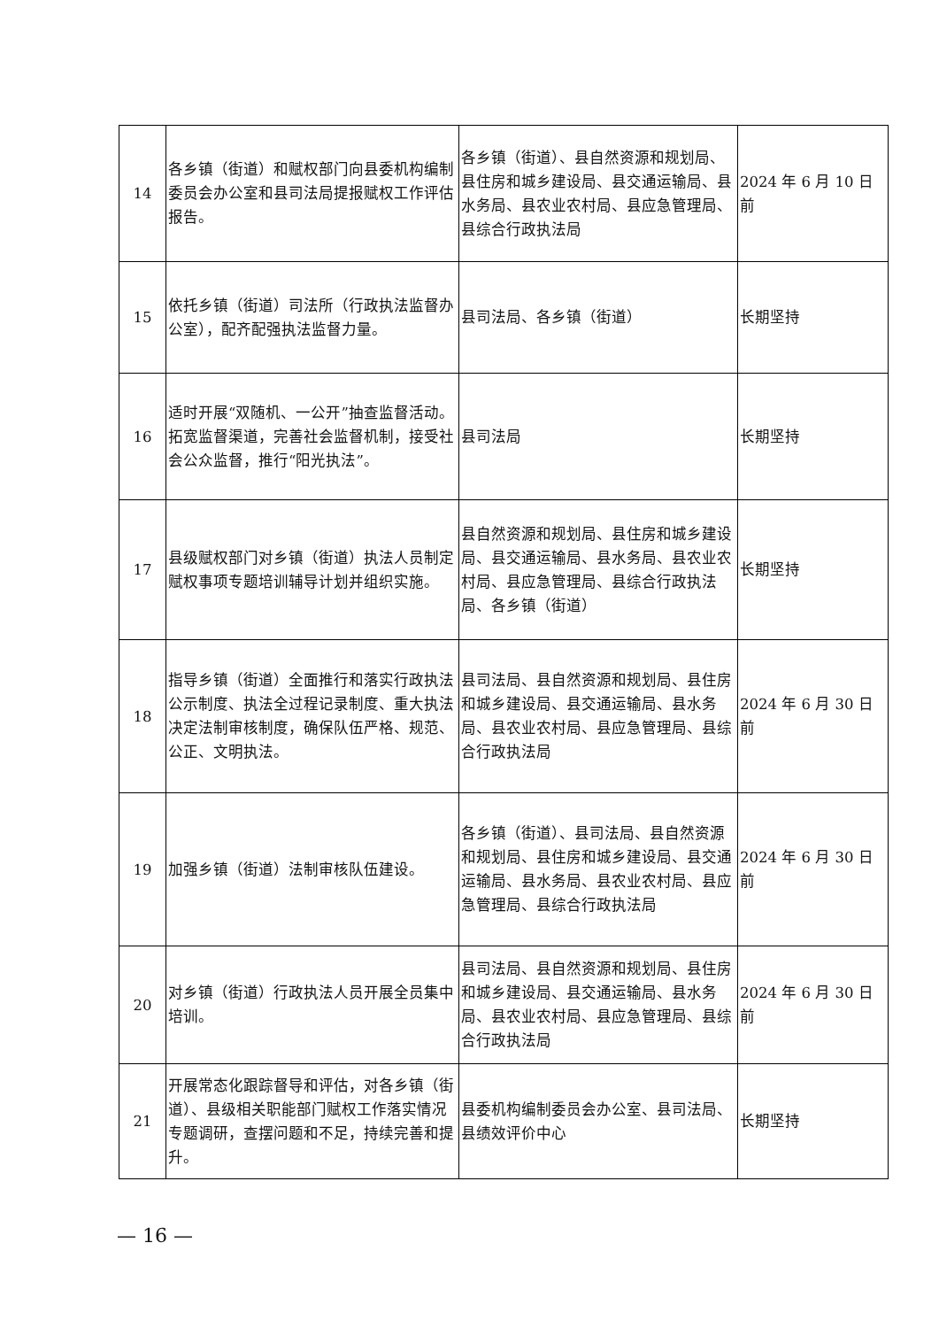| 14 | 各乡镇（街道）和赋权部门向县委机构编制委员会办公室和县司法局提报赋权工作评估报告。 | 各乡镇（街道）、县自然资源和规划局、县住房和城乡建设局、县交通运输局、县水务局、县农业农村局、县应急管理局、县综合行政执法局 | 2024 年 6 月 10 日前 |
| 15 | 依托乡镇（街道）司法所（行政执法监督办公室），配齐配强执法监督力量。 | 县司法局、各乡镇（街道） | 长期坚持 |
| 16 | 适时开展“双随机、一公开”抽查监督活动。拓宽监督渠道，完善社会监督机制，接受社会公众监督，推行“阳光执法”。 | 县司法局 | 长期坚持 |
| 17 | 县级赋权部门对乡镇（街道）执法人员制定赋权事项专题培训辅导计划并组织实施。 | 县自然资源和规划局、县住房和城乡建设局、县交通运输局、县水务局、县农业农村局、县应急管理局、县综合行政执法局、各乡镇（街道） | 长期坚持 |
| 18 | 指导乡镇（街道）全面推行和落实行政执法公示制度、执法全过程记录制度、重大执法决定法制审核制度，确保队伍严格、规范、公正、文明执法。 | 县司法局、县自然资源和规划局、县住房和城乡建设局、县交通运输局、县水务局、县农业农村局、县应急管理局、县综合行政执法局 | 2024 年 6 月 30 日前 |
| 19 | 加强乡镇（街道）法制审核队伍建设。 | 各乡镇（街道）、县司法局、县自然资源和规划局、县住房和城乡建设局、县交通运输局、县水务局、县农业农村局、县应急管理局、县综合行政执法局 | 2024 年 6 月 30 日前 |
| 20 | 对乡镇（街道）行政执法人员开展全员集中培训。 | 县司法局、县自然资源和规划局、县住房和城乡建设局、县交通运输局、县水务局、县农业农村局、县应急管理局、县综合行政执法局 | 2024 年 6 月 30 日前 |
| 21 | 开展常态化跟踪督导和评估，对各乡镇（街道）、县级相关职能部门赋权工作落实情况专题调研，查摆问题和不足，持续完善和提升。 | 县委机构编制委员会办公室、县司法局、县绩效评价中心 | 长期坚持 |
— 16 —